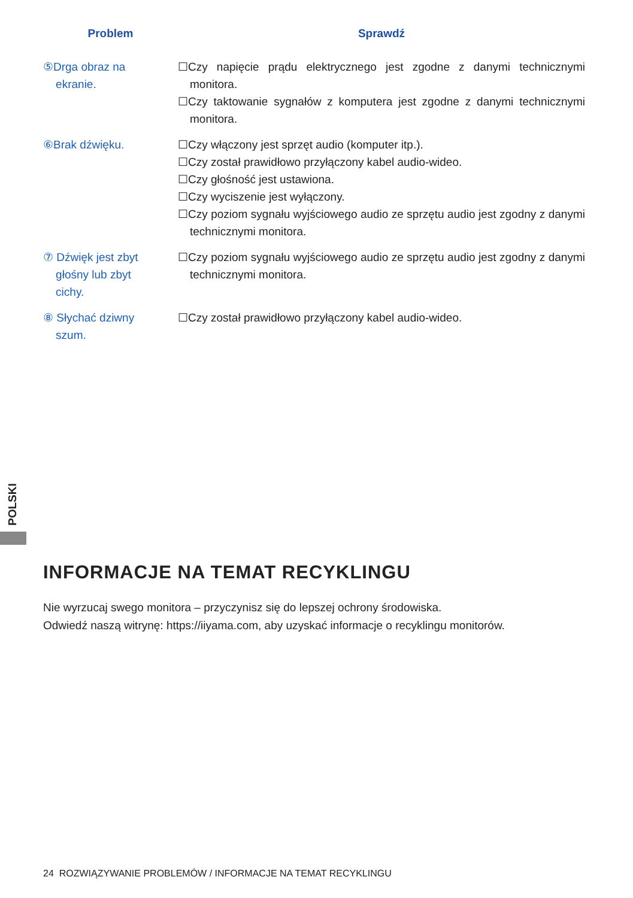| Problem | Sprawdź |
| --- | --- |
| ⑤Drga obraz na ekranie. | ☐Czy napięcie prądu elektrycznego jest zgodne z danymi technicznymi monitora. ☐Czy taktowanie sygnałów z komputera jest zgodne z danymi technicznymi monitora. |
| ⑥Brak dźwięku. | ☐Czy włączony jest sprzęt audio (komputer itp.). ☐Czy został prawidłowo przyłączony kabel audio-wideo. ☐Czy głośność jest ustawiona. ☐Czy wyciszenie jest wyłączony. ☐Czy poziom sygnału wyjściowego audio ze sprzętu audio jest zgodny z danymi technicznymi monitora. |
| ⑦ Dźwięk jest zbyt głośny lub zbyt cichy. | ☐Czy poziom sygnału wyjściowego audio ze sprzętu audio jest zgodny z danymi technicznymi monitora. |
| ⑧ Słychać dziwny szum. | ☐Czy został prawidłowo przyłączony kabel audio-wideo. |
POLSKI
INFORMACJE NA TEMAT RECYKLINGU
Nie wyrzucaj swego monitora – przyczynisz się do lepszej ochrony środowiska.
Odwiedź naszą witrynę: https://iiyama.com, aby uzyskać informacje o recyklingu monitorów.
24 ROZWIĄZYWANIE PROBLEMÓW / INFORMACJE NA TEMAT RECYKLINGU